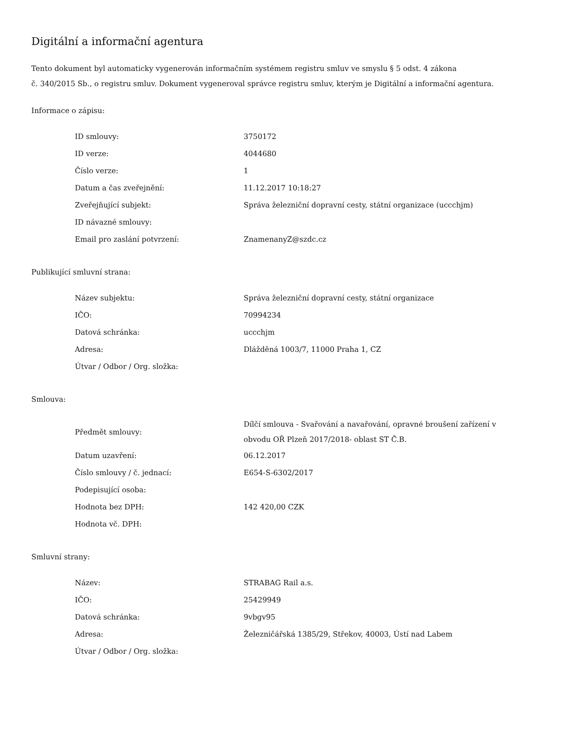Digitální a informační agentura
Tento dokument byl automaticky vygenerován informačním systémem registru smluv ve smyslu § 5 odst. 4 zákona
č. 340/2015 Sb., o registru smluv. Dokument vygeneroval správce registru smluv, kterým je Digitální a informační agentura.
Informace o zápisu:
| ID smlouvy: | 3750172 |
| ID verze: | 4044680 |
| Číslo verze: | 1 |
| Datum a čas zveřejnění: | 11.12.2017 10:18:27 |
| Zveřejňující subjekt: | Správa železniční dopravní cesty, státní organizace (uccchjm) |
| ID návazné smlouvy: | |
| Email pro zaslání potvrzení: | ZnamenanyZ@szdc.cz |
Publikující smluvní strana:
| Název subjektu: | Správa železniční dopravní cesty, státní organizace |
| IČO: | 70994234 |
| Datová schránka: | uccchjm |
| Adresa: | Dlážděná 1003/7, 11000 Praha 1, CZ |
| Útvar / Odbor / Org. složka: | |
Smlouva:
| Předmět smlouvy: | Dílčí smlouva - Svařování a navařování, opravné broušení zařízení v obvodu OŘ Plzeň 2017/2018- oblast ST Č.B. |
| Datum uzavření: | 06.12.2017 |
| Číslo smlouvy / č. jednací: | E654-S-6302/2017 |
| Podepisující osoba: | |
| Hodnota bez DPH: | 142 420,00 CZK |
| Hodnota vč. DPH: | |
Smluvní strany:
| Název: | STRABAG Rail a.s. |
| IČO: | 25429949 |
| Datová schránka: | 9vbgv95 |
| Adresa: | Železničářská 1385/29, Střekov, 40003, Ústí nad Labem |
| Útvar / Odbor / Org. složka: | |